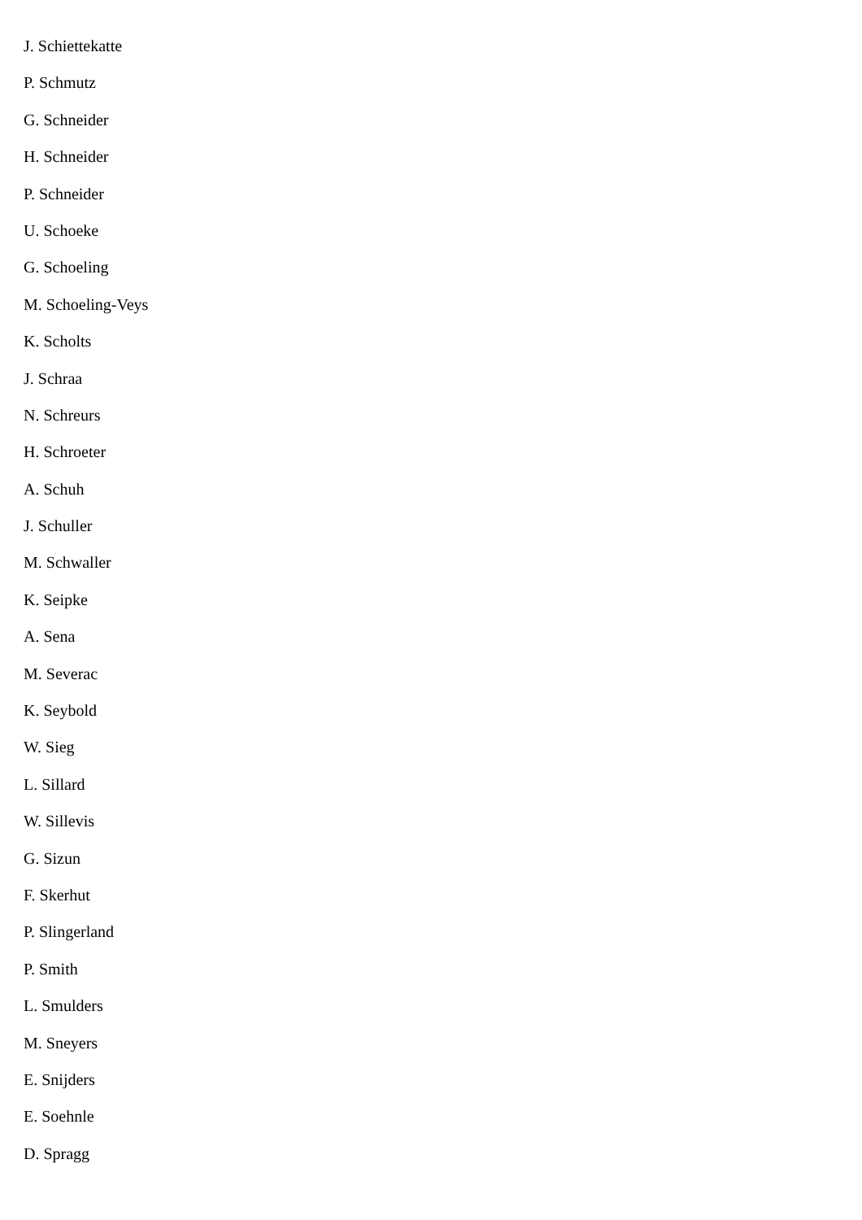J. Schiettekatte
P. Schmutz
G. Schneider
H. Schneider
P. Schneider
U. Schoeke
G. Schoeling
M. Schoeling-Veys
K. Scholts
J. Schraa
N. Schreurs
H. Schroeter
A. Schuh
J. Schuller
M. Schwaller
K. Seipke
A. Sena
M. Severac
K. Seybold
W. Sieg
L. Sillard
W. Sillevis
G. Sizun
F. Skerhut
P. Slingerland
P. Smith
L. Smulders
M. Sneyers
E. Snijders
E. Soehnle
D. Spragg